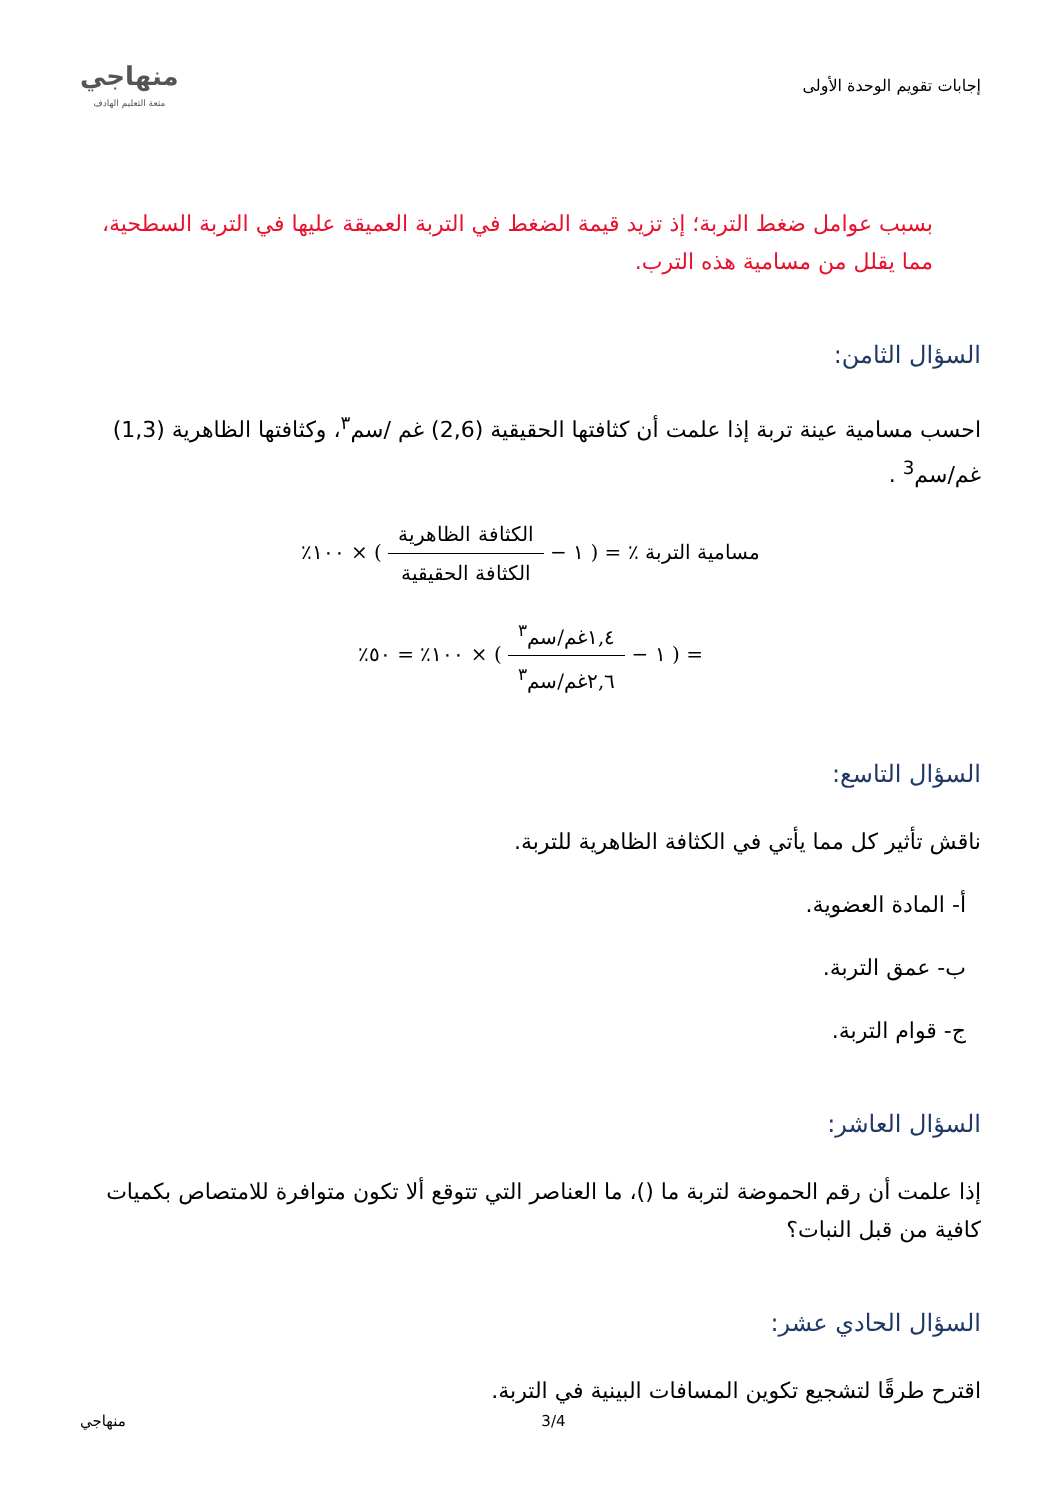إجابات تقويم الوحدة الأولى
منهاجي
متعة التعليم الهادف
بسبب عوامل ضغط التربة؛ إذ تزيد قيمة الضغط في التربة العميقة عليها في التربة السطحية، مما يقلل من مسامية هذه الترب.
السؤال الثامن:
احسب مسامية عينة تربة إذا علمت أن كثافتها الحقيقية (2,6) غم /سم<sup>٣</sup>، وكثافتها الظاهرية (1,3) غم/سم<sup>3</sup> .
مسامية التربة ٪ = ( ١ − الكثافة الظاهرية الكثافة الحقيقية ) × ١٠٠٪
= ( ١ − ١,٤غم/سم<sup>٣</sup> ٢,٦غم/سم<sup>٣</sup> ) × ١٠٠٪ = ٥٠٪
السؤال التاسع:
ناقش تأثير كل مما يأتي في الكثافة الظاهرية للتربة.
أ- المادة العضوية.
ب- عمق التربة.
ج- قوام التربة.
السؤال العاشر:
إذا علمت أن رقم الحموضة لتربة ما ()، ما العناصر التي تتوقع ألا تكون متوافرة للامتصاص بكميات كافية من قبل النبات؟
السؤال الحادي عشر:
اقترح طرقًا لتشجيع تكوين المسافات البينية في التربة.
منهاجي 3/4